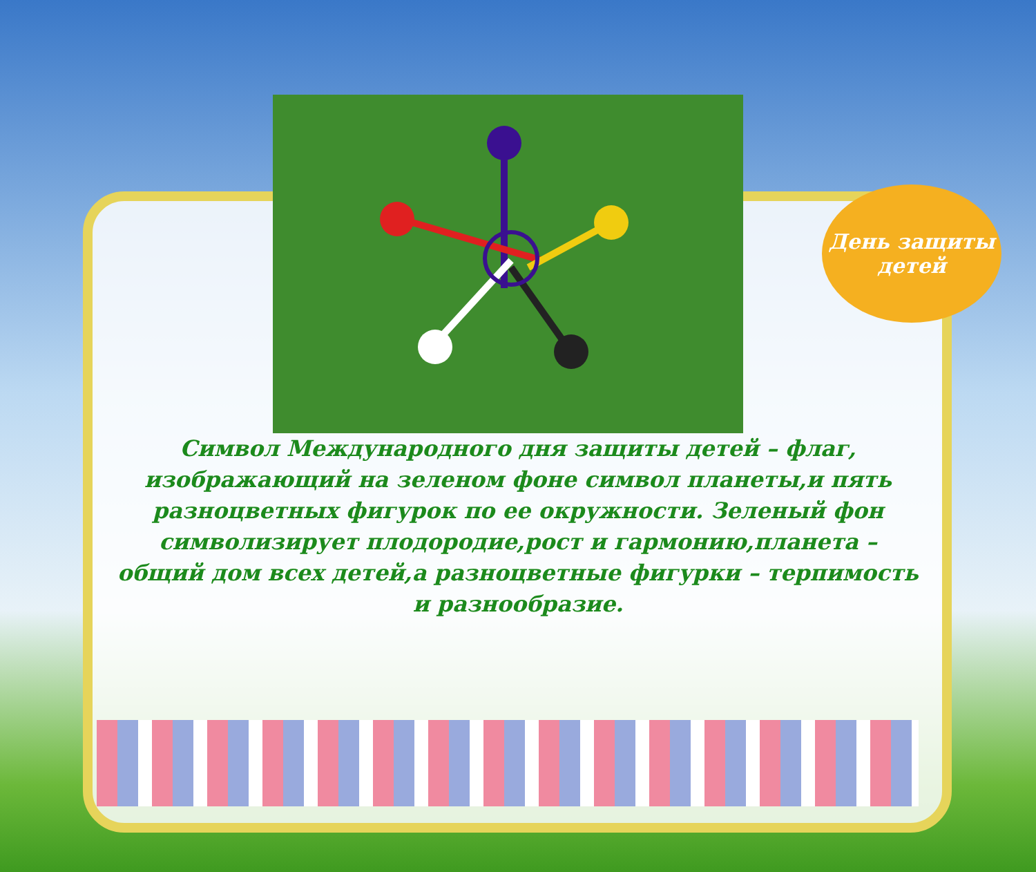День защиты
детей
Символ Международного дня защиты детей – флаг, изображающий на зеленом фоне символ планеты,и пять разноцветных фигурок по ее окружности. Зеленый фон символизирует плодородие,рост и гармонию,планета – общий дом всех детей,а разноцветные фигурки – терпимость и разнообразие.